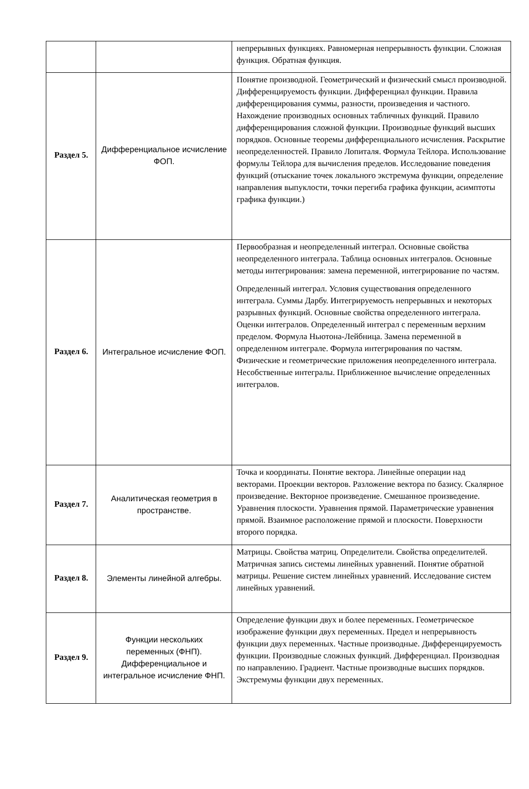| | | непрерывных функциях. Равномерная непрерывность функции. Сложная функция. Обратная функция. |
| Раздел 5. | Дифференциальное исчисление ФОП. | Понятие производной. Геометрический и физический смысл производной. Дифференцируемость функции. Дифференциал функции. Правила дифференцирования суммы, разности, произведения и частного. Нахождение производных основных табличных функций. Правило дифференцирования сложной функции. Производные функций высших порядков. Основные теоремы дифференциального исчисления. Раскрытие неопределенностей. Правило Лопиталя. Формула Тейлора. Использование формулы Тейлора для вычисления пределов. Исследование поведения функций (отыскание точек локального экстремума функции, определение направления выпуклости, точки перегиба графика функции, асимптоты графика функции.) |
| Раздел 6. | Интегральное исчисление ФОП. | Первообразная и неопределенный интеграл. Основные свойства неопределенного интеграла. Таблица основных интегралов. Основные методы интегрирования: замена переменной, интегрирование по частям. Определенный интеграл. Условия существования определенного интеграла. Суммы Дарбу. Интегрируемость непрерывных и некоторых разрывных функций. Основные свойства определенного интеграла. Оценки интегралов. Определенный интеграл с переменным верхним пределом. Формула Ньютона-Лейбница. Замена переменной в определенном интеграле. Формула интегрирования по частям. Физические и геометрические приложения неопределенного интеграла. Несобственные интегралы. Приближенное вычисление определенных интегралов. |
| Раздел 7. | Аналитическая геометрия в пространстве. | Точка и координаты. Понятие вектора. Линейные операции над векторами. Проекции векторов. Разложение вектора по базису. Скалярное произведение. Векторное произведение. Смешанное произведение. Уравнения плоскости. Уравнения прямой. Параметрические уравнения прямой. Взаимное расположение прямой и плоскости. Поверхности второго порядка. |
| Раздел 8. | Элементы линейной алгебры. | Матрицы. Свойства матриц. Определители. Свойства определителей. Матричная запись системы линейных уравнений. Понятие обратной матрицы. Решение систем линейных уравнений. Исследование систем линейных уравнений. |
| Раздел 9. | Функции нескольких переменных (ФНП). Дифференциальное и интегральное исчисление ФНП. | Определение функции двух и более переменных. Геометрическое изображение функции двух переменных. Предел и непрерывность функции двух переменных. Частные производные. Дифференцируемость функции. Производные сложных функций. Дифференциал. Производная по направлению. Градиент. Частные производные высших порядков. Экстремумы функции двух переменных. |